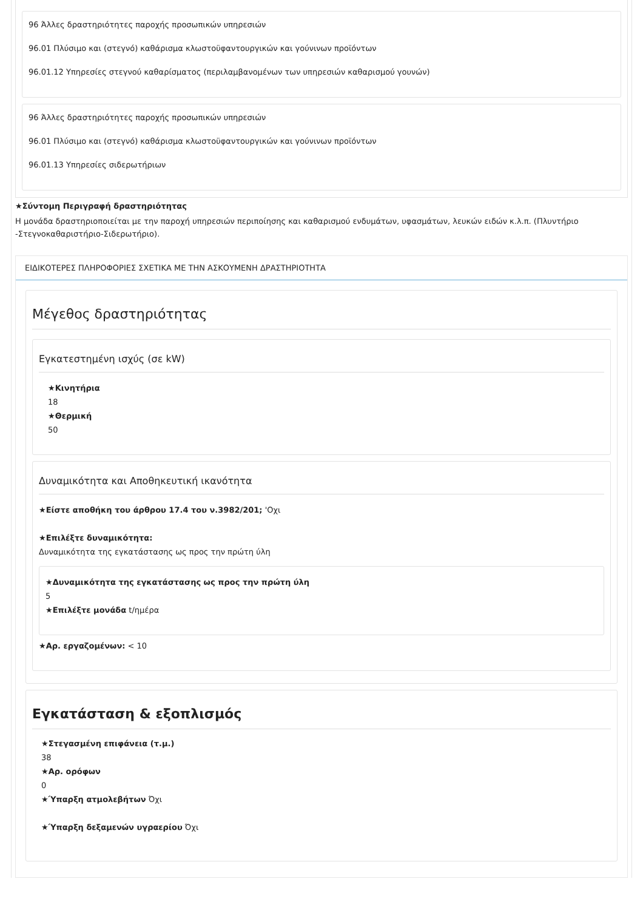96 Άλλες δραστηριότητες παροχής προσωπικών υπηρεσιών
96.01 Πλύσιμο και (στεγνό) καθάρισμα κλωστοϋφαντουργικών και γούνινων προϊόντων
96.01.12 Υπηρεσίες στεγνού καθαρίσματος (περιλαμβανομένων των υπηρεσιών καθαρισμού γουνών)
96 Άλλες δραστηριότητες παροχής προσωπικών υπηρεσιών
96.01 Πλύσιμο και (στεγνό) καθάρισμα κλωστοϋφαντουργικών και γούνινων προϊόντων
96.01.13 Υπηρεσίες σιδερωτήριων
★Σύντομη Περιγραφή δραστηριότητας
Η μονάδα δραστηριοποιείται με την παροχή υπηρεσιών περιποίησης και καθαρισμού ενδυμάτων, υφασμάτων, λευκών ειδών κ.λ.π. (Πλυντήριο -Στεγνοκαθαριστήριο-Σιδερωτήριο).
ΕΙΔΙΚΟΤΕΡΕΣ ΠΛΗΡΟΦΟΡΙΕΣ ΣΧΕΤΙΚΑ ΜΕ ΤΗΝ ΑΣΚΟΥΜΕΝΗ ΔΡΑΣΤΗΡΙΟΤΗΤΑ
Μέγεθος δραστηριότητας
Εγκατεστημένη ισχύς (σε kW)
★Κινητήρια
18
★Θερμική
50
Δυναμικότητα και Αποθηκευτική ικανότητα
★Είστε αποθήκη του άρθρου 17.4 του ν.3982/201; 'Οχι
★Επιλέξτε δυναμικότητα:
Δυναμικότητα της εγκατάστασης ως προς την πρώτη ύλη
★Δυναμικότητα της εγκατάστασης ως προς την πρώτη ύλη
5
★Επιλέξτε μονάδα t/ημέρα
★Αρ. εργαζομένων: < 10
Εγκατάσταση & εξοπλισμός
★Στεγασμένη επιφάνεια (τ.μ.)
38
★Αρ. ορόφων
0
★Ύπαρξη ατμολεβήτων Όχι
★Ύπαρξη δεξαμενών υγραερίου Όχι